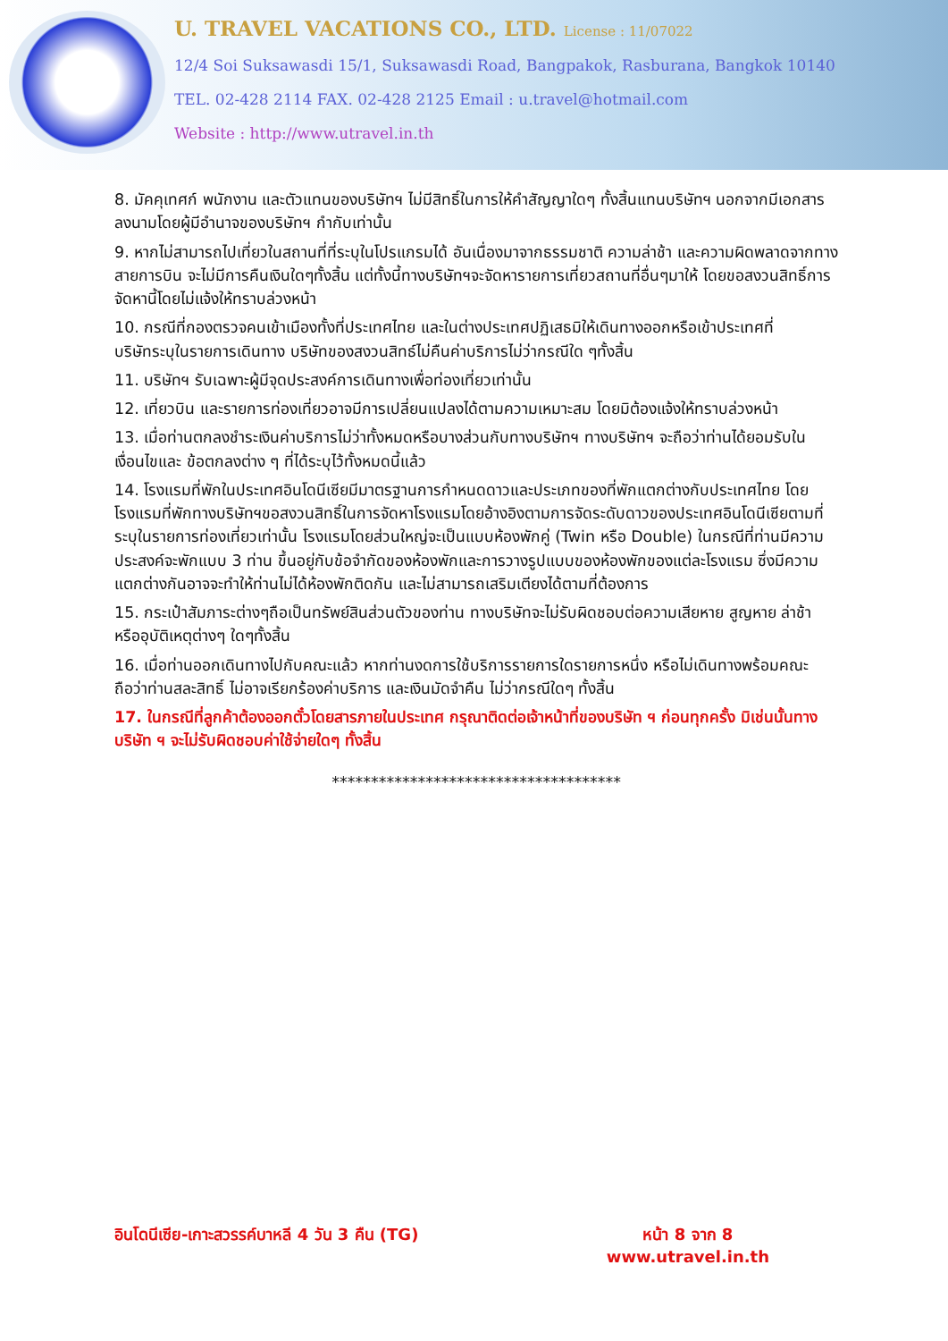U. TRAVEL VACATIONS CO., LTD. License : 11/07022
12/4 Soi Suksawasdi 15/1, Suksawasdi Road, Bangpakok, Rasburana, Bangkok 10140
TEL. 02-428 2114 FAX. 02-428 2125 Email : u.travel@hotmail.com
Website : http://www.utravel.in.th
8. มัคคุเทศก์ พนักงาน และตัวแทนของบริษัทฯ ไม่มีสิทธิ์ในการให้คำสัญญาใดๆ ทั้งสิ้นแทนบริษัทฯ นอกจากมีเอกสารลงนามโดยผู้มีอำนาจของบริษัทฯ กำกับเท่านั้น
9. หากไม่สามารถไปเที่ยวในสถานที่ที่ระบุในโปรแกรมได้ อันเนื่องมาจากธรรมชาติ ความล่าช้า และความผิดพลาดจากทางสายการบิน จะไม่มีการคืนเงินใดๆทั้งสิ้น แต่ทั้งนี้ทางบริษัทฯจะจัดหารายการเที่ยวสถานที่อื่นๆมาให้ โดยขอสงวนสิทธิ์การจัดหานี้โดยไม่แจ้งให้ทราบล่วงหน้า
10. กรณีที่กองตรวจคนเข้าเมืองทั้งที่ประเทศไทย และในต่างประเทศปฏิเสธมิให้เดินทางออกหรือเข้าประเทศที่
บริษัทระบุในรายการเดินทาง บริษัทของสงวนสิทธ์ไม่คืนค่าบริการไม่ว่ากรณีใด ๆทั้งสิ้น
11. บริษัทฯ รับเฉพาะผู้มีจุดประสงค์การเดินทางเพื่อท่องเที่ยวเท่านั้น
12. เที่ยวบิน และรายการท่องเที่ยวอาจมีการเปลี่ยนแปลงได้ตามความเหมาะสม โดยมิต้องแจ้งให้ทราบล่วงหน้า
13. เมื่อท่านตกลงชำระเงินค่าบริการไม่ว่าทั้งหมดหรือบางส่วนกับทางบริษัทฯ ทางบริษัทฯ จะถือว่าท่านได้ยอมรับในเงื่อนไขและ ข้อตกลงต่าง ๆ ที่ได้ระบุไว้ทั้งหมดนี้แล้ว
14. โรงแรมที่พักในประเทศอินโดนีเซียมีมาตรฐานการกำหนดดาวและประเภทของที่พักแตกต่างกับประเทศไทย โดยโรงแรมที่พักทางบริษัทฯขอสงวนสิทธิ์ในการจัดหาโรงแรมโดยอ้างอิงตามการจัดระดับดาวของประเทศอินโดนีเซียตามที่ระบุในรายการท่องเที่ยวเท่านั้น โรงแรมโดยส่วนใหญ่จะเป็นแบบห้องพักคู่ (Twin หรือ Double) ในกรณีที่ท่านมีความประสงค์จะพักแบบ 3 ท่าน ขึ้นอยู่กับข้อจำกัดของห้องพักและการวางรูปแบบของห้องพักของแต่ละโรงแรม ซึ่งมีความแตกต่างกันอาจจะทำให้ท่านไม่ได้ห้องพักติดกัน และไม่สามารถเสริมเตียงได้ตามที่ต้องการ
15. กระเป๋าสัมภาระต่างๆถือเป็นทรัพย์สินส่วนตัวของท่าน ทางบริษัทจะไม่รับผิดชอบต่อความเสียหาย สูญหาย ล่าช้า หรืออุบัติเหตุต่างๆ ใดๆทั้งสิ้น
16. เมื่อท่านออกเดินทางไปกับคณะแล้ว หากท่านงดการใช้บริการรายการใดรายการหนึ่ง หรือไม่เดินทางพร้อมคณะถือว่าท่านสละสิทธิ์ ไม่อาจเรียกร้องค่าบริการ และเงินมัดจำคืน ไม่ว่ากรณีใดๆ ทั้งสิ้น
17. ในกรณีที่ลูกค้าต้องออกตั๋วโดยสารภายในประเทศ กรุณาติดต่อเจ้าหน้าที่ของบริษัท ฯ ก่อนทุกครั้ง มิเช่นนั้นทางบริษัท ฯ จะไม่รับผิดชอบค่าใช้จ่ายใดๆ ทั้งสิ้น
*************************************
อินโดนีเซีย-เกาะสวรรค์บาหลี 4 วัน 3 คืน (TG)
หน้า 8 จาก 8
www.utravel.in.th